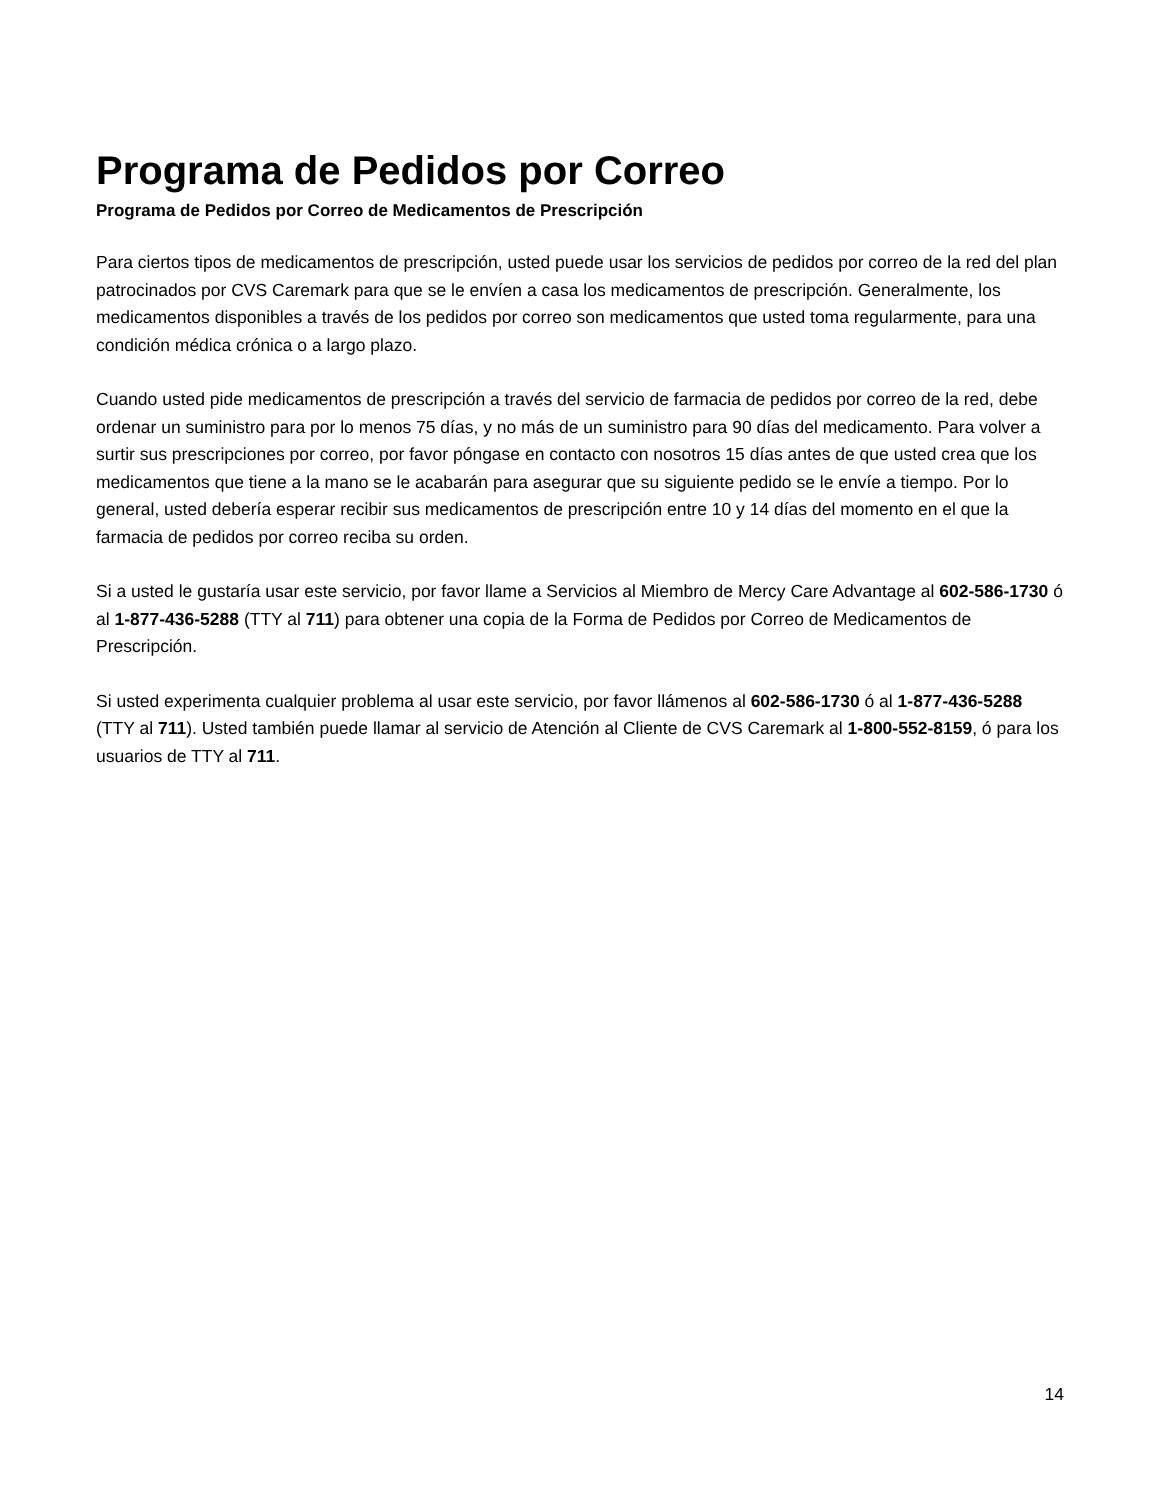Programa de Pedidos por Correo
Programa de Pedidos por Correo de Medicamentos de Prescripción
Para ciertos tipos de medicamentos de prescripción, usted puede usar los servicios de pedidos por correo de la red del plan patrocinados por CVS Caremark para que se le envíen a casa los medicamentos de prescripción. Generalmente, los medicamentos disponibles a través de los pedidos por correo son medicamentos que usted toma regularmente, para una condición médica crónica o a largo plazo.
Cuando usted pide medicamentos de prescripción a través del servicio de farmacia de pedidos por correo de la red, debe ordenar un suministro para por lo menos 75 días, y no más de un suministro para 90 días del medicamento. Para volver a surtir sus prescripciones por correo, por favor póngase en contacto con nosotros 15 días antes de que usted crea que los medicamentos que tiene a la mano se le acabarán para asegurar que su siguiente pedido se le envíe a tiempo. Por lo general, usted debería esperar recibir sus medicamentos de prescripción entre 10 y 14 días del momento en el que la farmacia de pedidos por correo reciba su orden.
Si a usted le gustaría usar este servicio, por favor llame a Servicios al Miembro de Mercy Care Advantage al 602-586-1730 ó al 1-877-436-5288 (TTY al 711) para obtener una copia de la Forma de Pedidos por Correo de Medicamentos de Prescripción.
Si usted experimenta cualquier problema al usar este servicio, por favor llámenos al 602-586-1730 ó al 1-877-436-5288 (TTY al 711). Usted también puede llamar al servicio de Atención al Cliente de CVS Caremark al 1-800-552-8159, ó para los usuarios de TTY al 711.
14